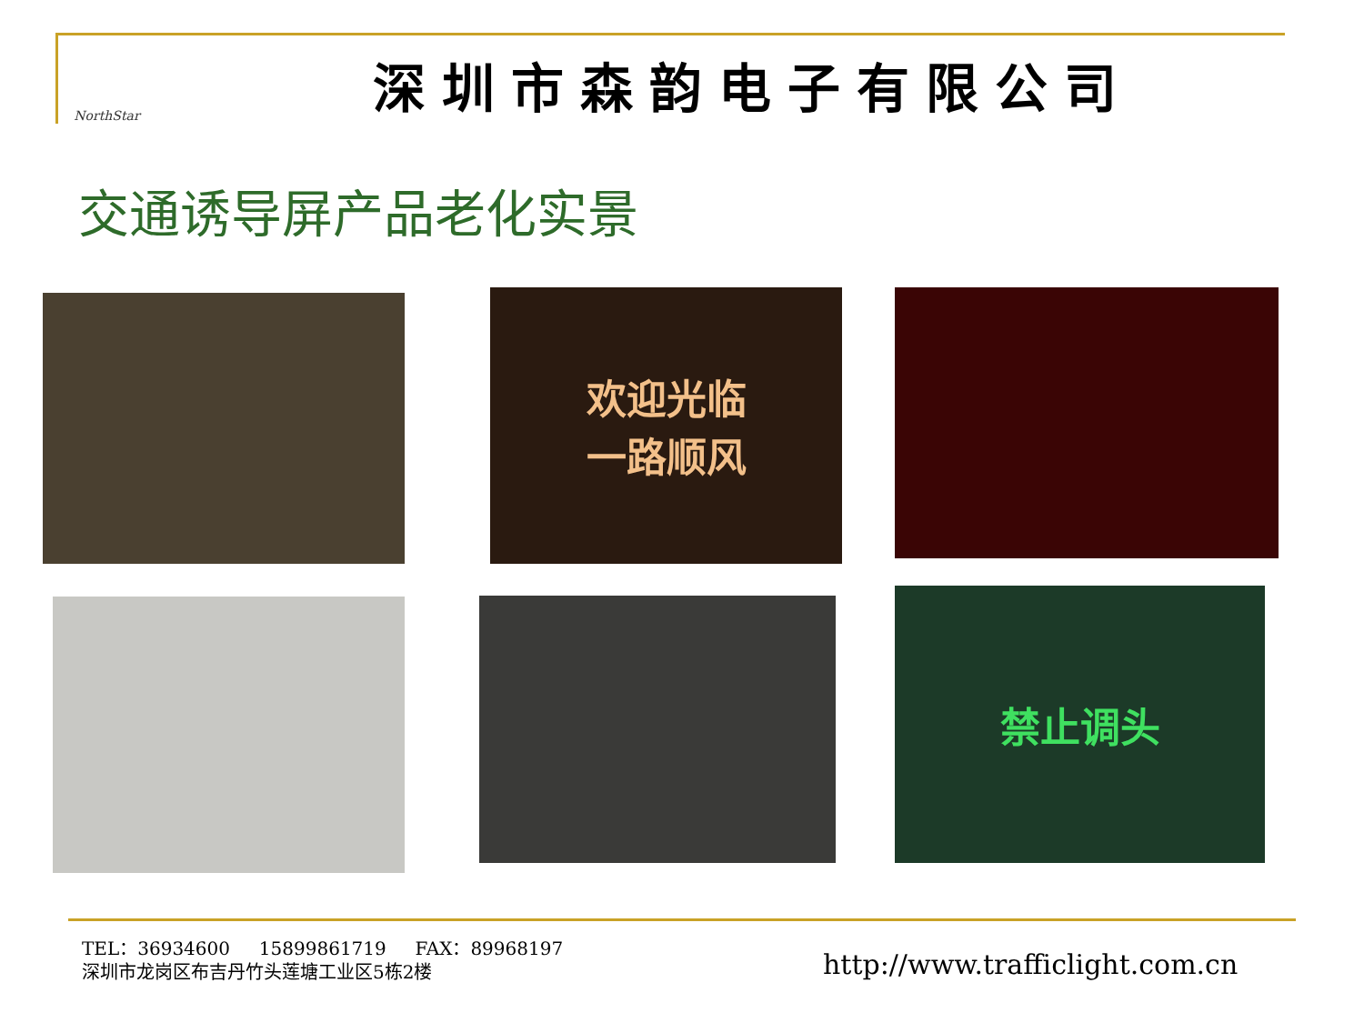NorthStar
深圳市森韵电子有限公司
交通诱导屏产品老化实景
欢迎光临
一路顺风
禁止调头
TEL：36934600 15899861719 FAX：89968197
深圳市龙岗区布吉丹竹头莲塘工业区5栋2楼
http://www.trafficlight.com.cn